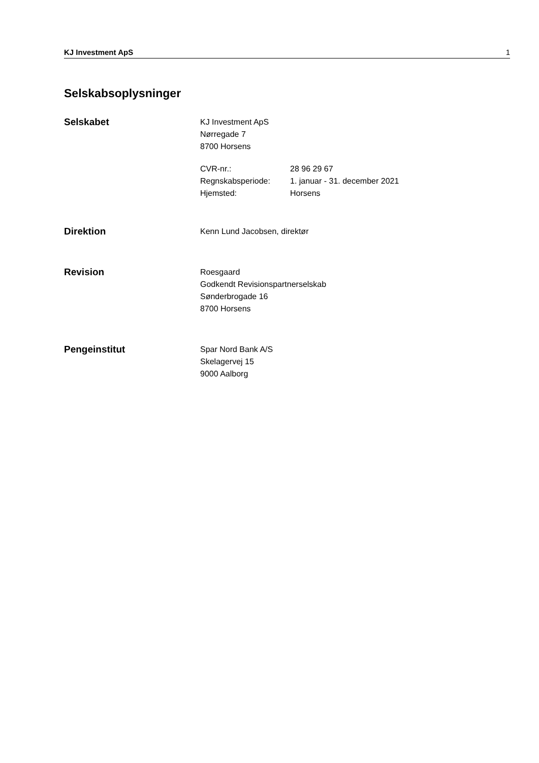KJ Investment ApS 1
Selskabsoplysninger
Selskabet
KJ Investment ApS
Nørregade 7
8700 Horsens
CVR-nr.:
Regnskabsperiode:
Hjemsted:
28 96 29 67
1. januar - 31. december 2021
Horsens
Direktion
Kenn Lund Jacobsen, direktør
Revision
Roesgaard
Godkendt Revisionspartnerselskab
Sønderbrogade 16
8700 Horsens
Pengeinstitut
Spar Nord Bank A/S
Skelagervej 15
9000 Aalborg